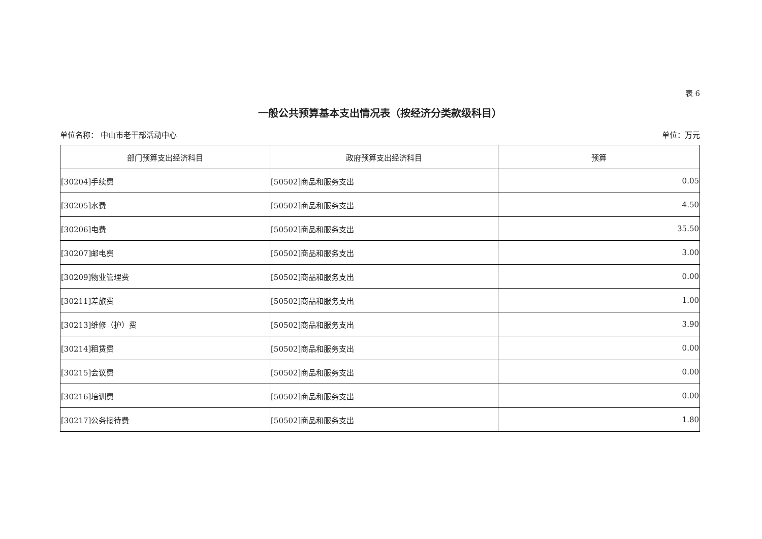表 6
一般公共预算基本支出情况表（按经济分类款级科目）
单位名称： 中山市老干部活动中心 单位：万元
| 部门预算支出经济科目 | 政府预算支出经济科目 | 预算 |
| --- | --- | --- |
| [30204]手续费 | [50502]商品和服务支出 | 0.05 |
| [30205]水费 | [50502]商品和服务支出 | 4.50 |
| [30206]电费 | [50502]商品和服务支出 | 35.50 |
| [30207]邮电费 | [50502]商品和服务支出 | 3.00 |
| [30209]物业管理费 | [50502]商品和服务支出 | 0.00 |
| [30211]差旅费 | [50502]商品和服务支出 | 1.00 |
| [30213]维修（护）费 | [50502]商品和服务支出 | 3.90 |
| [30214]租赁费 | [50502]商品和服务支出 | 0.00 |
| [30215]会议费 | [50502]商品和服务支出 | 0.00 |
| [30216]培训费 | [50502]商品和服务支出 | 0.00 |
| [30217]公务接待费 | [50502]商品和服务支出 | 1.80 |